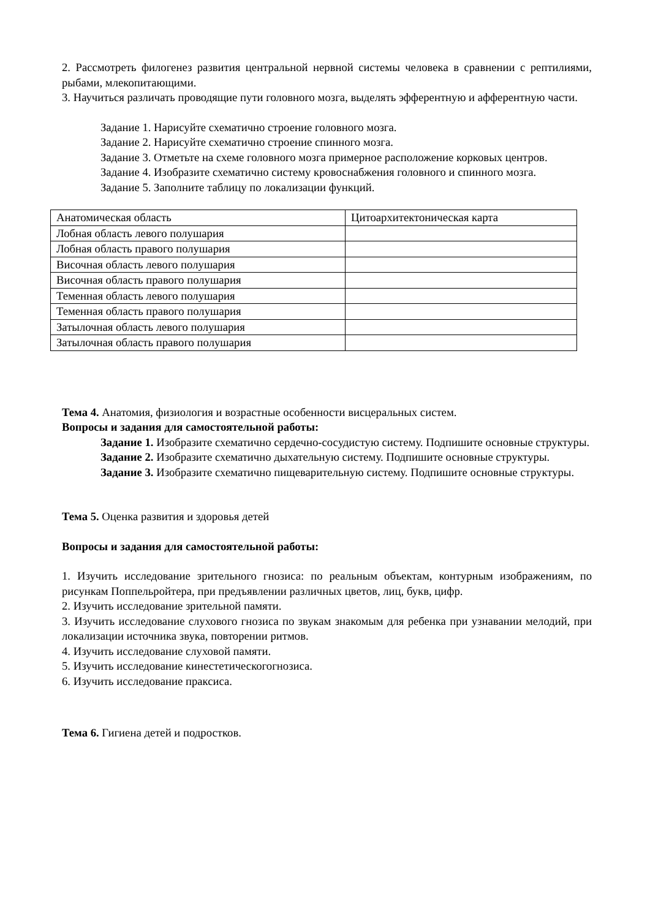2. Рассмотреть филогенез развития центральной нервной системы человека в сравнении с рептилиями, рыбами, млекопитающими.
3. Научиться различать проводящие пути головного мозга, выделять эфферентную и афферентную части.
Задание 1. Нарисуйте схематично строение головного мозга.
Задание 2. Нарисуйте схематично строение спинного мозга.
Задание 3. Отметьте на схеме головного мозга примерное расположение корковых центров.
Задание 4. Изобразите схематично систему кровоснабжения головного и спинного мозга.
Задание 5. Заполните таблицу по локализации функций.
| Анатомическая область | Цитоархитектоническая карта |
| Лобная область левого полушария | |
| Лобная область правого полушария | |
| Височная область левого полушария | |
| Височная область правого полушария | |
| Теменная область левого полушария | |
| Теменная область правого полушария | |
| Затылочная область левого полушария | |
| Затылочная область правого полушария | |
Тема 4. Анатомия, физиология и возрастные особенности висцеральных систем.
Вопросы и задания для самостоятельной работы:
Задание 1. Изобразите схематично сердечно-сосудистую систему. Подпишите основные структуры.
Задание 2. Изобразите схематично дыхательную систему. Подпишите основные структуры.
Задание 3. Изобразите схематично пищеварительную систему. Подпишите основные структуры.
Тема 5. Оценка развития и здоровья детей
Вопросы и задания для самостоятельной работы:
1. Изучить исследование зрительного гнозиса: по реальным объектам, контурным изображениям, по рисункам Поппельройтера, при предъявлении различных цветов, лиц, букв, цифр.
2. Изучить исследование зрительной памяти.
3. Изучить исследование слухового гнозиса по звукам знакомым для ребенка при узнавании мелодий, при локализации источника звука, повторении ритмов.
4. Изучить исследование слуховой памяти.
5. Изучить исследование кинестетическогогнозиса.
6. Изучить исследование праксиса.
Тема 6. Гигиена детей и подростков.